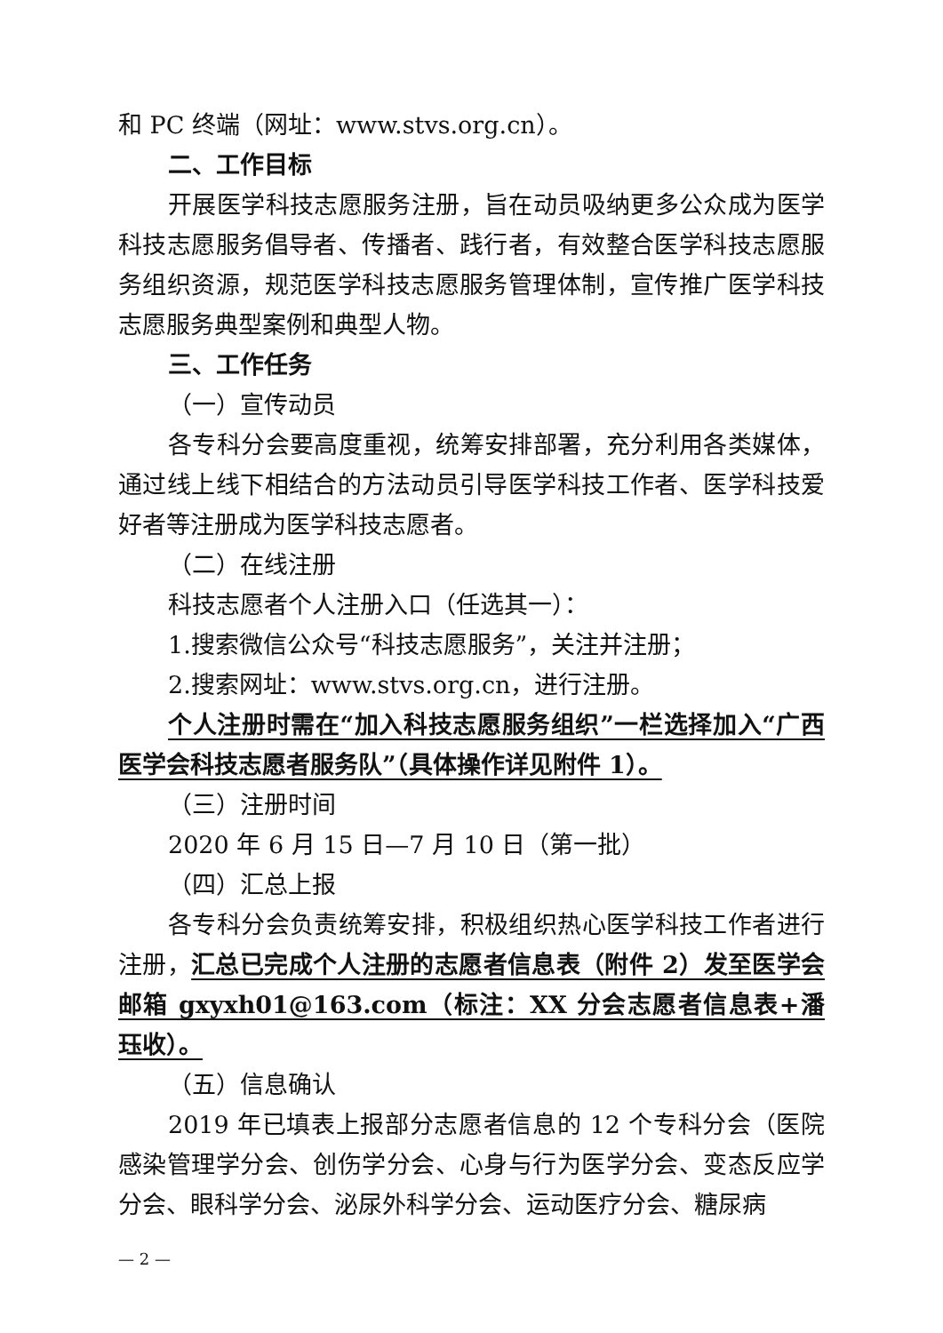和 PC 终端（网址：www.stvs.org.cn）。
二、工作目标
开展医学科技志愿服务注册，旨在动员吸纳更多公众成为医学科技志愿服务倡导者、传播者、践行者，有效整合医学科技志愿服务组织资源，规范医学科技志愿服务管理体制，宣传推广医学科技志愿服务典型案例和典型人物。
三、工作任务
（一）宣传动员
各专科分会要高度重视，统筹安排部署，充分利用各类媒体，通过线上线下相结合的方法动员引导医学科技工作者、医学科技爱好者等注册成为医学科技志愿者。
（二）在线注册
科技志愿者个人注册入口（任选其一）：
1.搜索微信公众号“科技志愿服务”，关注并注册；
2.搜索网址：www.stvs.org.cn，进行注册。
个人注册时需在“加入科技志愿服务组织”一栏选择加入“广西医学会科技志愿者服务队”（具体操作详见附件 1）。
（三）注册时间
2020 年 6 月 15 日—7 月 10 日（第一批）
（四）汇总上报
各专科分会负责统筹安排，积极组织热心医学科技工作者进行注册，汇总已完成个人注册的志愿者信息表（附件 2）发至医学会邮箱 gxyxh01@163.com（标注：XX 分会志愿者信息表+潘珏收）。
（五）信息确认
2019 年已填表上报部分志愿者信息的 12 个专科分会（医院感染管理学分会、创伤学分会、心身与行为医学分会、变态反应学分会、眼科学分会、泌尿外科学分会、运动医疗分会、糖尿病
— 2 —